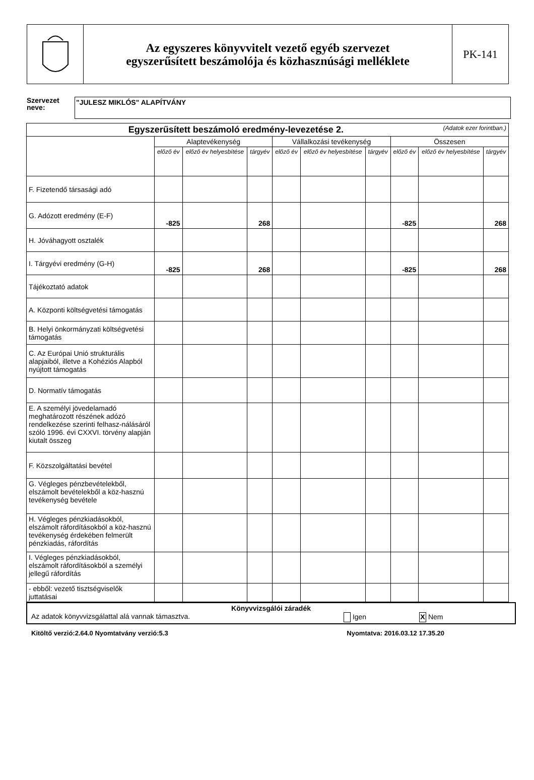Az egyszeres könyvvitelt vezető egyéb szervezet
egyszerűsített beszámolója és közhasznúsági melléklete
PK-141
Szervezet
neve:
"JULESZ MIKLÓS" ALAPÍTVÁNY
| Egyszerűsített beszámoló eredmény-levezetése 2. (Adatok ezer forintban.) | | | | | | | | | |
| --- | --- | --- | --- | --- | --- | --- | --- | --- | --- |
| | Alaptevékenység | | | Vállalkozási tevékenység | | | Összesen | | |
| | előző év | előző év helyesbítése | tárgyév | előző év | előző év helyesbítése | tárgyév | előző év | előző év helyesbítése | tárgyév |
| F. Fizetendő társasági adó | | | | | | | | | |
| G. Adózott eredmény (E-F) | -825 | | 268 | | | | -825 | | 268 |
| H. Jóváhagyott osztalék | | | | | | | | | |
| I. Tárgyévi eredmény (G-H) | -825 | | 268 | | | | -825 | | 268 |
| Tájékoztató adatok | | | | | | | | | |
| A. Központi költségvetési támogatás | | | | | | | | | |
| B. Helyi önkormányzati költségvetési támogatás | | | | | | | | | |
| C. Az Európai Unió strukturális alapjaiból, illetve a Kohéziós Alapból nyújtott támogatás | | | | | | | | | |
| D. Normatív támogatás | | | | | | | | | |
| E. A személyi jövedelamadó meghatározott részének adózó rendelkezése szerinti felhasz-nálásáról szóló 1996. évi CXXVI. törvény alapján kiutalt összeg | | | | | | | | | |
| F. Közszolgáltatási bevétel | | | | | | | | | |
| G. Végleges pénzbevételekből, elszámolt bevételekből a köz-hasznú tevékenység bevétele | | | | | | | | | |
| H. Végleges pénzkiadásokból, elszámolt ráfordításokból a köz-hasznú tevékenység érdekében felmerült pénzkiadás, ráfordítás | | | | | | | | | |
| I. Végleges pénzkiadásokból, elszámolt ráfordításokból a személyi jellegű ráfordítás | | | | | | | | | |
| - ebből: vezető tisztségviselők juttatásai | | | | | | | | | |
Könyvvizsgálói záradék
Az adatok könyvvizsgálattal alá vannak támasztva. Igen X Nem
Kitöltő verzió:2.64.0 Nyomtatvány verzió:5.3 Nyomtatva: 2016.03.12 17.35.20